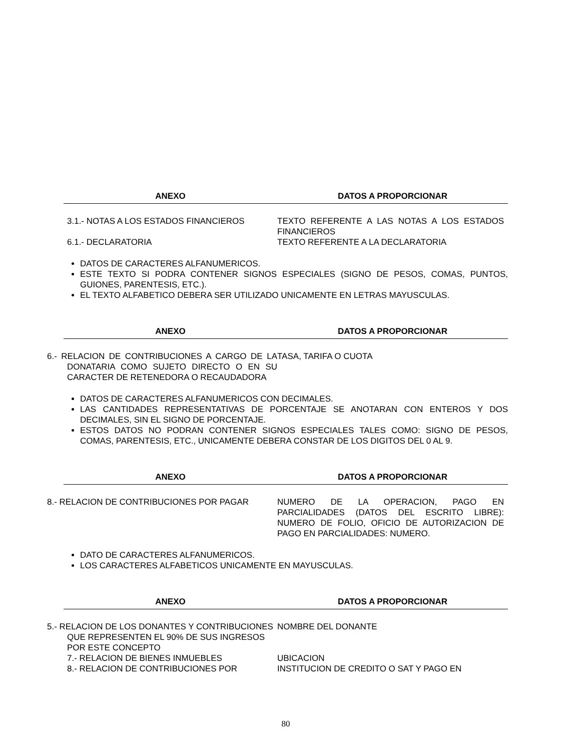| ANEXO | DATOS A PROPORCIONAR |
| --- | --- |
| 3.1.- NOTAS A LOS ESTADOS FINANCIEROS | TEXTO REFERENTE A LAS NOTAS A LOS ESTADOS FINANCIEROS |
| 6.1.- DECLARATORIA | TEXTO REFERENTE A LA DECLARATORIA |
DATOS DE CARACTERES ALFANUMERICOS.
ESTE TEXTO SI PODRA CONTENER SIGNOS ESPECIALES (SIGNO DE PESOS, COMAS, PUNTOS, GUIONES, PARENTESIS, ETC.).
EL TEXTO ALFABETICO DEBERA SER UTILIZADO UNICAMENTE EN LETRAS MAYUSCULAS.
| ANEXO | DATOS A PROPORCIONAR |
| --- | --- |
| 6.- RELACION DE CONTRIBUCIONES A CARGO DE LA DONATARIA COMO SUJETO DIRECTO O EN SU CARACTER DE RETENEDORA O RECAUDADORA | TASA, TARIFA O CUOTA |
DATOS DE CARACTERES ALFANUMERICOS CON DECIMALES.
LAS CANTIDADES REPRESENTATIVAS DE PORCENTAJE SE ANOTARAN CON ENTEROS Y DOS DECIMALES, SIN EL SIGNO DE PORCENTAJE.
ESTOS DATOS NO PODRAN CONTENER SIGNOS ESPECIALES TALES COMO: SIGNO DE PESOS, COMAS, PARENTESIS, ETC., UNICAMENTE DEBERA CONSTAR DE LOS DIGITOS DEL 0 AL 9.
| ANEXO | DATOS A PROPORCIONAR |
| --- | --- |
| 8.- RELACION DE CONTRIBUCIONES POR PAGAR | NUMERO DE LA OPERACION, PAGO EN PARCIALIDADES (DATOS DEL ESCRITO LIBRE): NUMERO DE FOLIO, OFICIO DE AUTORIZACION DE PAGO EN PARCIALIDADES: NUMERO. |
DATO DE CARACTERES ALFANUMERICOS.
LOS CARACTERES ALFABETICOS UNICAMENTE EN MAYUSCULAS.
| ANEXO | DATOS A PROPORCIONAR |
| --- | --- |
| 5.- RELACION DE LOS DONANTES Y CONTRIBUCIONES QUE REPRESENTEN EL 90% DE SUS INGRESOS POR ESTE CONCEPTO | NOMBRE DEL DONANTE |
| 7.- RELACION DE BIENES INMUEBLES | UBICACION |
| 8.- RELACION DE CONTRIBUCIONES POR | INSTITUCION DE CREDITO O SAT Y PAGO EN |
80